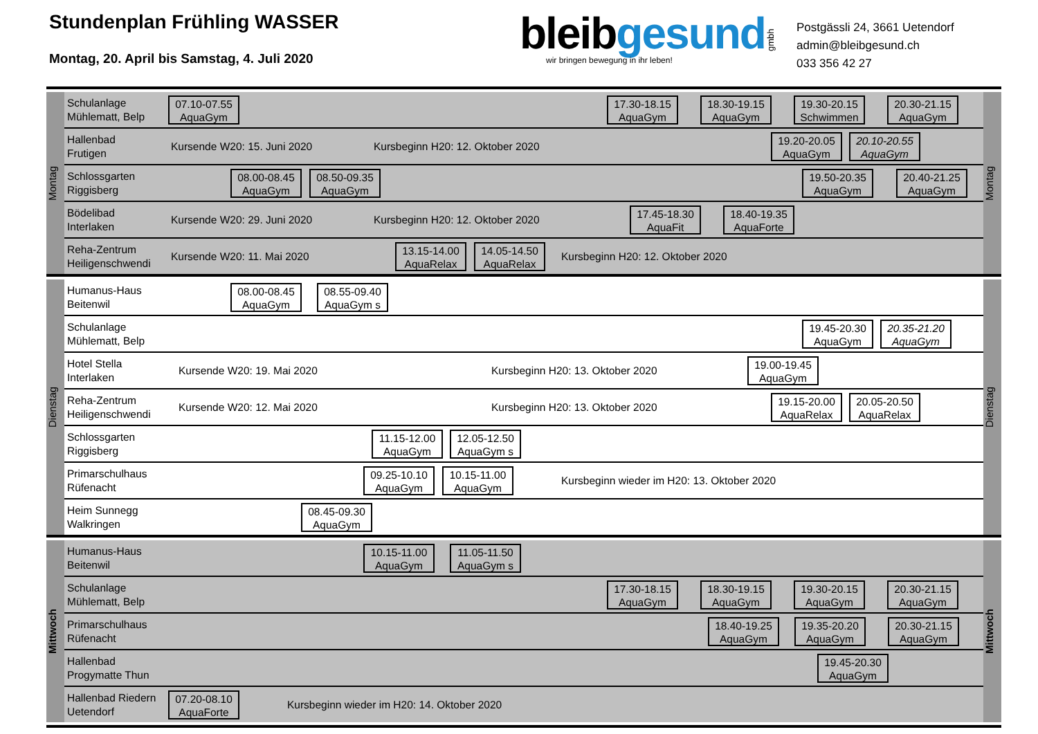Stundenplan Frühling WASSER
Montag, 20. April bis Samstag, 4. Juli 2020
bleibgesund
wir bringen bewegung in ihr leben!
gmbh
Postgässli 24, 3661 Uetendorf
admin@bleibgesund.ch
033 356 42 27
Montag
Schulanlage
Mühlematt, Belp
07.10-07.55
AquaGym
17.30-18.15
AquaGym
18.30-19.15
AquaGym
19.30-20.15
Schwimmen
20.30-21.15
AquaGym
Hallenbad
Frutigen
Kursende W20: 15. Juni 2020 Kursbeginn H20: 12. Oktober 2020
19.20-20.05
AquaGym
20.10-20.55
AquaGym
Schlossgarten
Riggisberg
08.00-08.45
AquaGym
08.50-09.35
AquaGym
19.50-20.35
AquaGym
20.40-21.25
AquaGym
Bödelibad
Interlaken
Kursende W20: 29. Juni 2020 Kursbeginn H20: 12. Oktober 2020
17.45-18.30
AquaFit
18.40-19.35
AquaForte
Reha-Zentrum
Heiligenschwendi
Kursende W20: 11. Mai 2020
13.15-14.00
AquaRelax
14.05-14.50
AquaRelax
Kursbeginn H20: 12. Oktober 2020
Montag
Dienstag
Humanus-Haus
Beitenwil
08.00-08.45
AquaGym
08.55-09.40
AquaGym s
Schulanlage
Mühlematt, Belp
19.45-20.30
AquaGym
20.35-21.20
AquaGym
Hotel Stella
Interlaken
Kursende W20: 19. Mai 2020 Kursbeginn H20: 13. Oktober 2020
19.00-19.45
AquaGym
Reha-Zentrum
Heiligenschwendi
Kursende W20: 12. Mai 2020 Kursbeginn H20: 13. Oktober 2020
19.15-20.00
AquaRelax
20.05-20.50
AquaRelax
Schlossgarten
Riggisberg
11.15-12.00
AquaGym
12.05-12.50
AquaGym s
Primarschulhaus
Rüfenacht
09.25-10.10
AquaGym
10.15-11.00
AquaGym
Kursbeginn wieder im H20: 13. Oktober 2020
Heim Sunnegg
Walkringen
08.45-09.30
AquaGym
Dienstag
Mittwoch
Humanus-Haus
Beitenwil
10.15-11.00
AquaGym
11.05-11.50
AquaGym s
Schulanlage
Mühlematt, Belp
17.30-18.15
AquaGym
18.30-19.15
AquaGym
19.30-20.15
AquaGym
20.30-21.15
AquaGym
Primarschulhaus
Rüfenacht
18.40-19.25
AquaGym
19.35-20.20
AquaGym
20.30-21.15
AquaGym
Hallenbad
Progymatte Thun
19.45-20.30
AquaGym
Hallenbad Riedern
Uetendorf
07.20-08.10
AquaForte
Kursbeginn wieder im H20: 14. Oktober 2020
Mittwoch